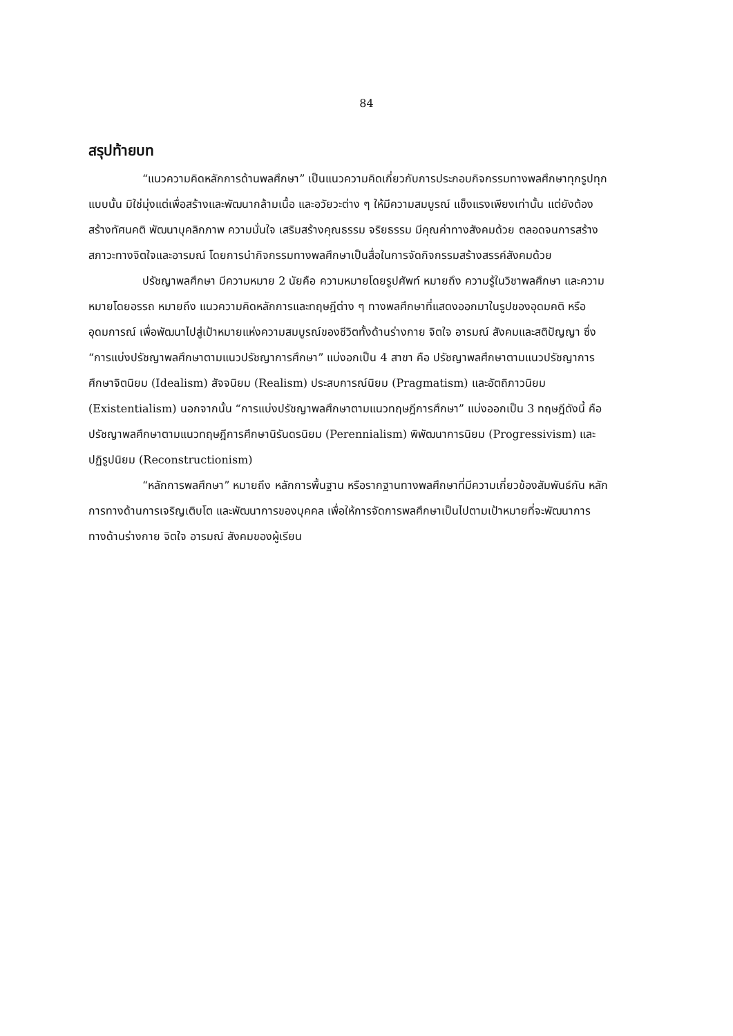84
สรุปท้ายบท
“แนวความคิดหลักการด้านพลศึกษา” เป็นแนวความคิดเกี่ยวกับการประกอบกิจกรรมทางพลศึกษาทุกรูปทุกแบบนั้น มิใช่มุ่งแต่เพื่อสร้างและพัฒนากล้ามเนื้อ และอวัยวะต่าง ๆ ให้มีความสมบูรณ์ แข็งแรงเพียงเท่านั้น แต่ยังต้องสร้างทัศนคติ พัฒนาบุคลิกภาพ ความมั่นใจ เสริมสร้างคุณธรรม จริยธรรม มีคุณค่าทางสังคมด้วย ตลอดจนการสร้างสภาวะทางจิตใจและอารมณ์ โดยการนำกิจกรรมทางพลศึกษาเป็นสื่อในการจัดกิจกรรมสร้างสรรค์สังคมด้วย
ปรัชญาพลศึกษา มีความหมาย 2 นัยคือ ความหมายโดยรูปศัพท์ หมายถึง ความรู้ในวิชาพลศึกษา และความหมายโดยอรรถ หมายถึง แนวความคิดหลักการและทฤษฎีต่าง ๆ ทางพลศึกษาที่แสดงออกมาในรูปของอุดมคติ หรืออุดมการณ์ เพื่อพัฒนาไปสู่เป้าหมายแห่งความสมบูรณ์ของชีวิตทั้งด้านร่างกาย จิตใจ อารมณ์ สังคมและสติปัญญา ซึ่ง “การแบ่งปรัชญาพลศึกษาตามแนวปรัชญาการศึกษา” แบ่งอกเป็น 4 สาขา คือ ปรัชญาพลศึกษาตามแนวปรัชญาการศึกษาจิตนิยม (Idealism) สัจจนิยม (Realism) ประสบการณ์นิยม (Pragmatism) และอัตถิภาวนิยม (Existentialism) นอกจากนั้น “การแบ่งปรัชญาพลศึกษาตามแนวทฤษฎีการศึกษา” แบ่งออกเป็น 3 ทฤษฎีดังนี้ คือ ปรัชญาพลศึกษาตามแนวทฤษฎีการศึกษานิรันดรนิยม (Perennialism) พิพัฒนาการนิยม (Progressivism) และปฏิรูปนิยม (Reconstructionism)
“หลักการพลศึกษา” หมายถึง หลักการพื้นฐาน หรือรากฐานทางพลศึกษาที่มีความเกี่ยวข้องสัมพันธ์กัน หลักการทางด้านการเจริญเติบโต และพัฒนาการของบุคคล เพื่อให้การจัดการพลศึกษาเป็นไปตามเป้าหมายที่จะพัฒนาการทางด้านร่างกาย จิตใจ อารมณ์ สังคมของผู้เรียน